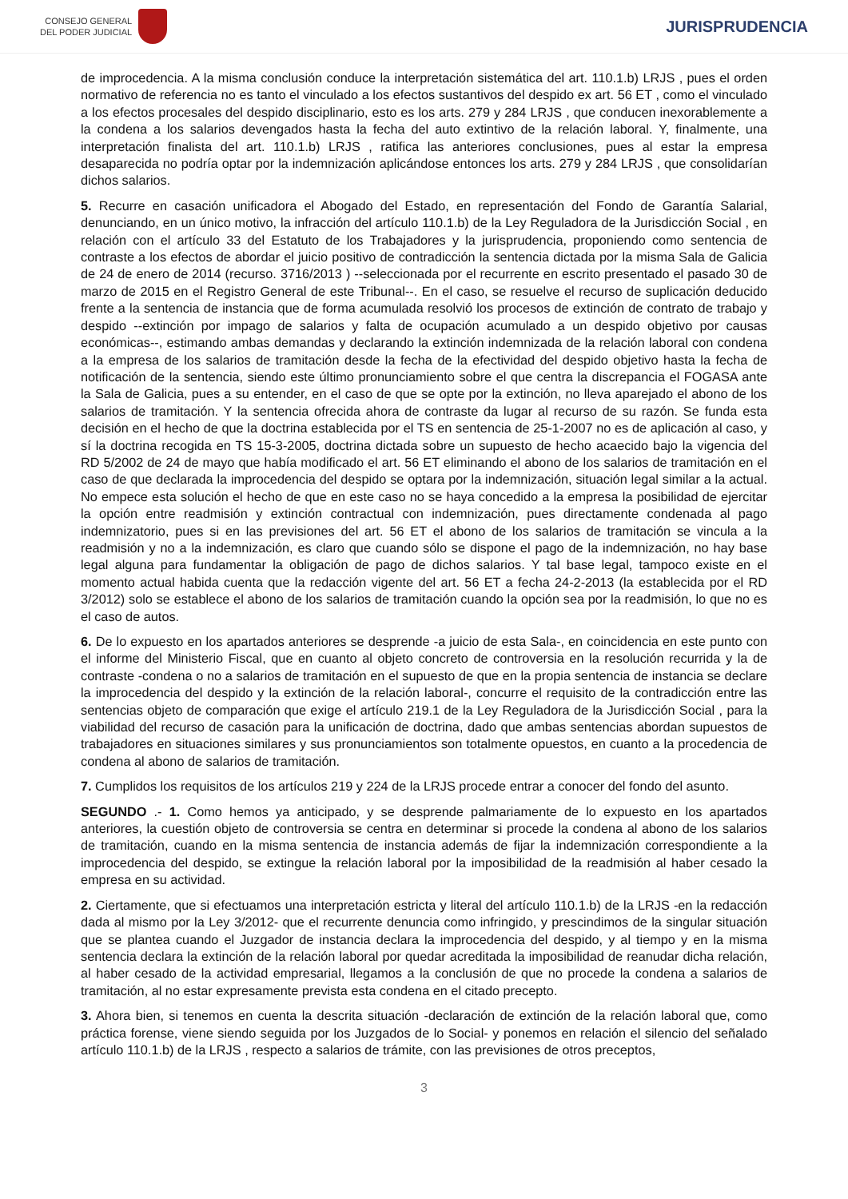CONSEJO GENERAL
DEL PODER JUDICIAL
JURISPRUDENCIA
de improcedencia. A la misma conclusión conduce la interpretación sistemática del art. 110.1.b) LRJS , pues el orden normativo de referencia no es tanto el vinculado a los efectos sustantivos del despido ex art. 56 ET , como el vinculado a los efectos procesales del despido disciplinario, esto es los arts. 279 y 284 LRJS , que conducen inexorablemente a la condena a los salarios devengados hasta la fecha del auto extintivo de la relación laboral. Y, finalmente, una interpretación finalista del art. 110.1.b) LRJS , ratifica las anteriores conclusiones, pues al estar la empresa desaparecida no podría optar por la indemnización aplicándose entonces los arts. 279 y 284 LRJS , que consolidarían dichos salarios.
5. Recurre en casación unificadora el Abogado del Estado, en representación del Fondo de Garantía Salarial, denunciando, en un único motivo, la infracción del artículo 110.1.b) de la Ley Reguladora de la Jurisdicción Social , en relación con el artículo 33 del Estatuto de los Trabajadores y la jurisprudencia, proponiendo como sentencia de contraste a los efectos de abordar el juicio positivo de contradicción la sentencia dictada por la misma Sala de Galicia de 24 de enero de 2014 (recurso. 3716/2013 ) --seleccionada por el recurrente en escrito presentado el pasado 30 de marzo de 2015 en el Registro General de este Tribunal--. En el caso, se resuelve el recurso de suplicación deducido frente a la sentencia de instancia que de forma acumulada resolvió los procesos de extinción de contrato de trabajo y despido --extinción por impago de salarios y falta de ocupación acumulado a un despido objetivo por causas económicas--, estimando ambas demandas y declarando la extinción indemnizada de la relación laboral con condena a la empresa de los salarios de tramitación desde la fecha de la efectividad del despido objetivo hasta la fecha de notificación de la sentencia, siendo este último pronunciamiento sobre el que centra la discrepancia el FOGASA ante la Sala de Galicia, pues a su entender, en el caso de que se opte por la extinción, no lleva aparejado el abono de los salarios de tramitación. Y la sentencia ofrecida ahora de contraste da lugar al recurso de su razón. Se funda esta decisión en el hecho de que la doctrina establecida por el TS en sentencia de 25-1-2007 no es de aplicación al caso, y sí la doctrina recogida en TS 15-3-2005, doctrina dictada sobre un supuesto de hecho acaecido bajo la vigencia del RD 5/2002 de 24 de mayo que había modificado el art. 56 ET eliminando el abono de los salarios de tramitación en el caso de que declarada la improcedencia del despido se optara por la indemnización, situación legal similar a la actual. No empece esta solución el hecho de que en este caso no se haya concedido a la empresa la posibilidad de ejercitar la opción entre readmisión y extinción contractual con indemnización, pues directamente condenada al pago indemnizatorio, pues si en las previsiones del art. 56 ET el abono de los salarios de tramitación se vincula a la readmisión y no a la indemnización, es claro que cuando sólo se dispone el pago de la indemnización, no hay base legal alguna para fundamentar la obligación de pago de dichos salarios. Y tal base legal, tampoco existe en el momento actual habida cuenta que la redacción vigente del art. 56 ET a fecha 24-2-2013 (la establecida por el RD 3/2012) solo se establece el abono de los salarios de tramitación cuando la opción sea por la readmisión, lo que no es el caso de autos.
6. De lo expuesto en los apartados anteriores se desprende -a juicio de esta Sala-, en coincidencia en este punto con el informe del Ministerio Fiscal, que en cuanto al objeto concreto de controversia en la resolución recurrida y la de contraste -condena o no a salarios de tramitación en el supuesto de que en la propia sentencia de instancia se declare la improcedencia del despido y la extinción de la relación laboral-, concurre el requisito de la contradicción entre las sentencias objeto de comparación que exige el artículo 219.1 de la Ley Reguladora de la Jurisdicción Social , para la viabilidad del recurso de casación para la unificación de doctrina, dado que ambas sentencias abordan supuestos de trabajadores en situaciones similares y sus pronunciamientos son totalmente opuestos, en cuanto a la procedencia de condena al abono de salarios de tramitación.
7. Cumplidos los requisitos de los artículos 219 y 224 de la LRJS procede entrar a conocer del fondo del asunto.
SEGUNDO .- 1. Como hemos ya anticipado, y se desprende palmariamente de lo expuesto en los apartados anteriores, la cuestión objeto de controversia se centra en determinar si procede la condena al abono de los salarios de tramitación, cuando en la misma sentencia de instancia además de fijar la indemnización correspondiente a la improcedencia del despido, se extingue la relación laboral por la imposibilidad de la readmisión al haber cesado la empresa en su actividad.
2. Ciertamente, que si efectuamos una interpretación estricta y literal del artículo 110.1.b) de la LRJS -en la redacción dada al mismo por la Ley 3/2012- que el recurrente denuncia como infringido, y prescindimos de la singular situación que se plantea cuando el Juzgador de instancia declara la improcedencia del despido, y al tiempo y en la misma sentencia declara la extinción de la relación laboral por quedar acreditada la imposibilidad de reanudar dicha relación, al haber cesado de la actividad empresarial, llegamos a la conclusión de que no procede la condena a salarios de tramitación, al no estar expresamente prevista esta condena en el citado precepto.
3. Ahora bien, si tenemos en cuenta la descrita situación -declaración de extinción de la relación laboral que, como práctica forense, viene siendo seguida por los Juzgados de lo Social- y ponemos en relación el silencio del señalado artículo 110.1.b) de la LRJS , respecto a salarios de trámite, con las previsiones de otros preceptos,
3